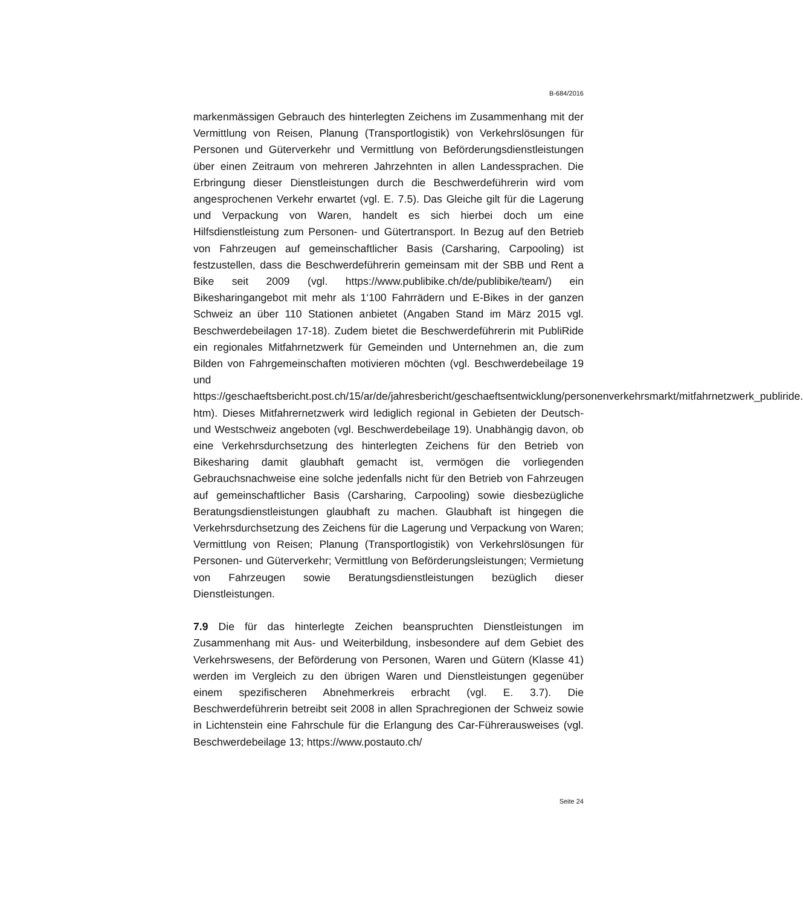B-684/2016
markenmässigen Gebrauch des hinterlegten Zeichens im Zusammenhang mit der Vermittlung von Reisen, Planung (Transportlogistik) von Verkehrslösungen für Personen und Güterverkehr und Vermittlung von Beförderungsdienstleistungen über einen Zeitraum von mehreren Jahrzehnten in allen Landessprachen. Die Erbringung dieser Dienstleistungen durch die Beschwerdeführerin wird vom angesprochenen Verkehr erwartet (vgl. E. 7.5). Das Gleiche gilt für die Lagerung und Verpackung von Waren, handelt es sich hierbei doch um eine Hilfsdienstleistung zum Personen- und Gütertransport. In Bezug auf den Betrieb von Fahrzeugen auf gemeinschaftlicher Basis (Carsharing, Carpooling) ist festzustellen, dass die Beschwerdeführerin gemeinsam mit der SBB und Rent a Bike seit 2009 (vgl. https://www.publibike.ch/de/publibike/team/) ein Bikesharingangebot mit mehr als 1‘100 Fahrrädern und E-Bikes in der ganzen Schweiz an über 110 Stationen anbietet (Angaben Stand im März 2015 vgl. Beschwerdebeilagen 17-18). Zudem bietet die Beschwerdeführerin mit PubliRide ein regionales Mitfahrnetzwerk für Gemeinden und Unternehmen an, die zum Bilden von Fahrgemeinschaften motivieren möchten (vgl. Beschwerdebeilage 19 und https://geschaeftsbericht.post.ch/15/ar/de/jahresbericht/geschaeftsentwicklung/personenverkehrsmarkt/mitfahrnetzwerk_publiride. htm). Dieses Mitfahrernetzwerk wird lediglich regional in Gebieten der Deutsch- und Westschweiz angeboten (vgl. Beschwerdebeilage 19). Unabhängig davon, ob eine Verkehrsdurchsetzung des hinterlegten Zeichens für den Betrieb von Bikesharing damit glaubhaft gemacht ist, vermögen die vorliegenden Gebrauchsnachweise eine solche jedenfalls nicht für den Betrieb von Fahrzeugen auf gemeinschaftlicher Basis (Carsharing, Carpooling) sowie diesbezügliche Beratungsdienstleistungen glaubhaft zu machen. Glaubhaft ist hingegen die Verkehrsdurchsetzung des Zeichens für die Lagerung und Verpackung von Waren; Vermittlung von Reisen; Planung (Transportlogistik) von Verkehrslösungen für Personen- und Güterverkehr; Vermittlung von Beförderungsleistungen; Vermietung von Fahrzeugen sowie Beratungsdienstleistungen bezüglich dieser Dienstleistungen.
7.9 Die für das hinterlegte Zeichen beanspruchten Dienstleistungen im Zusammenhang mit Aus- und Weiterbildung, insbesondere auf dem Gebiet des Verkehrswesens, der Beförderung von Personen, Waren und Gütern (Klasse 41) werden im Vergleich zu den übrigen Waren und Dienstleistungen gegenüber einem spezifischeren Abnehmerkreis erbracht (vgl. E. 3.7). Die Beschwerdeführerin betreibt seit 2008 in allen Sprachregionen der Schweiz sowie in Lichtenstein eine Fahrschule für die Erlangung des Car-Führerausweises (vgl. Beschwerdebeilage 13; https://www.postauto.ch/
Seite 24